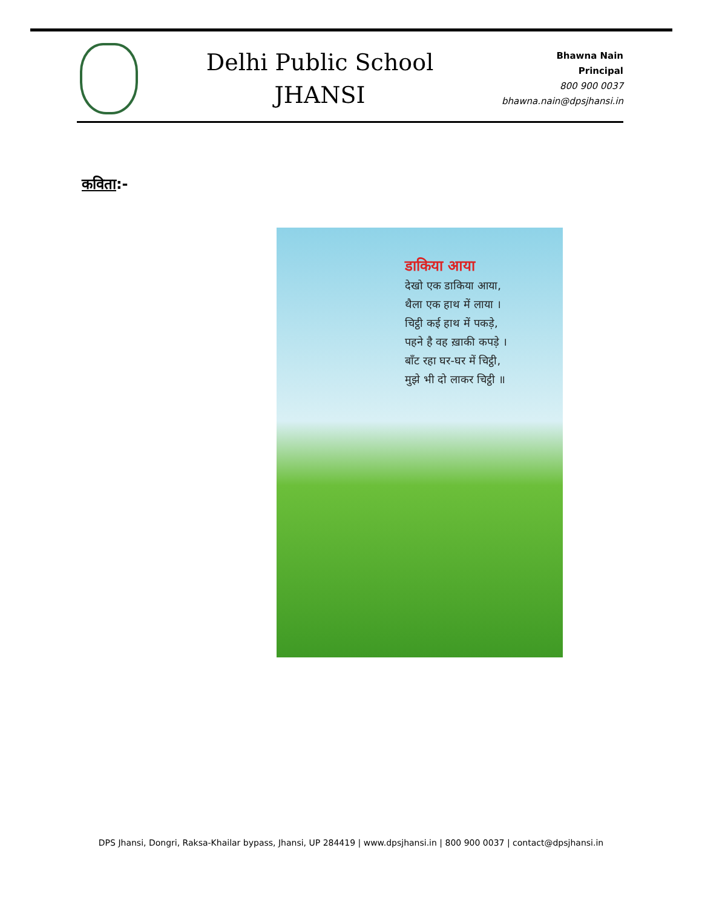Delhi Public School
JHANSI
Bhawna Nain
Principal
800 900 0037
bhawna.nain@dpsjhansi.in
कविता:-
डाकिया आया
देखो एक डाकिया आया,
थैला एक हाथ में लाया ।
चिट्ठी कई हाथ में पकड़े,
पहने है वह ख़ाकी कपड़े ।
बाँट रहा घर-घर में चिट्ठी,
मुझे भी दो लाकर चिट्ठी ॥
DPS Jhansi, Dongri, Raksa-Khailar bypass, Jhansi, UP 284419 | www.dpsjhansi.in | 800 900 0037 | contact@dpsjhansi.in